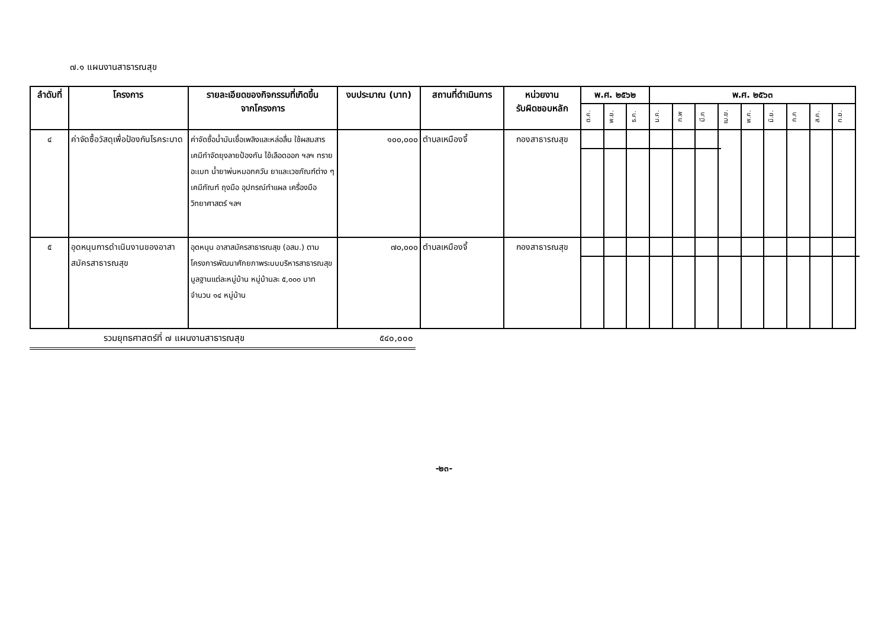๗.๑ แผนงานสาธารณสุข
| ลำดับที่ | โครงการ | รายละเอียดของกิจกรรมที่เกิดขึ้น จากโครงการ | งบประมาณ (บาท) | สถานที่ดำเนินการ | หน่วยงาน รับผิดชอบหลัก | พ.ศ. ๒๕๖๒ | | | พ.ศ. ๒๕๖๓ | | | | | | | | |
| --- | --- | --- | --- | --- | --- | --- | --- | --- | --- | --- | --- | --- | --- | --- | --- | --- | --- |
| | | | | | | ต.ค. | พ.ย. | ธ.ค. | ม.ค. | ก.พ | มี.ค | เม.ย. | พ.ค. | มิ.ย. | ก.ค | ส.ค. | ก.ย. |
| ๔ | ค่าจัดซื้อวัสดุเพื่อป้องกันโรคระบาด | ค่าจัดซื้อน้ำมันเชื้อเพลิงและหล่อลื่น ใช้ผสมสารเคมีกำจัดยุงลายป้องกัน ไข้เลือดออก ฯลฯ ทรายอะเบท น้ำยาพ่นหมอกควัน ยาและเวชภัณฑ์ต่าง ๆ เคมีภัณฑ์ ถุงมือ อุปกรณ์ทำแผล เครื่องมือวิทยาศาสตร์ ฯลฯ | ๑๐๐,๐๐๐ | ตำบลเหมืองจี้ | กองสาธารณสุข | | | | | | | | | | | | |
| ๕ | อุดหนุนการดำเนินงานของอาสาสมัครสาธารณสุข | อุดหนุน อาสาสมัครสาธารณสุข (อสม.) ตามโครงการพัฒนาศักยภาพระบบบริหารสาธารณสุขมูลฐานแต่ละหมู่บ้าน หมู่บ้านละ ๕,๐๐๐ บาท จำนวน ๑๔ หมู่บ้าน | ๗๐,๐๐๐ | ตำบลเหมืองจี้ | กองสาธารณสุข | | | | | | | | | | | | |
รวมยุทธศาสตร์ที่ ๗ แผนงานสาธารณสุข ๕๔๐,๐๐๐
-๒๓-